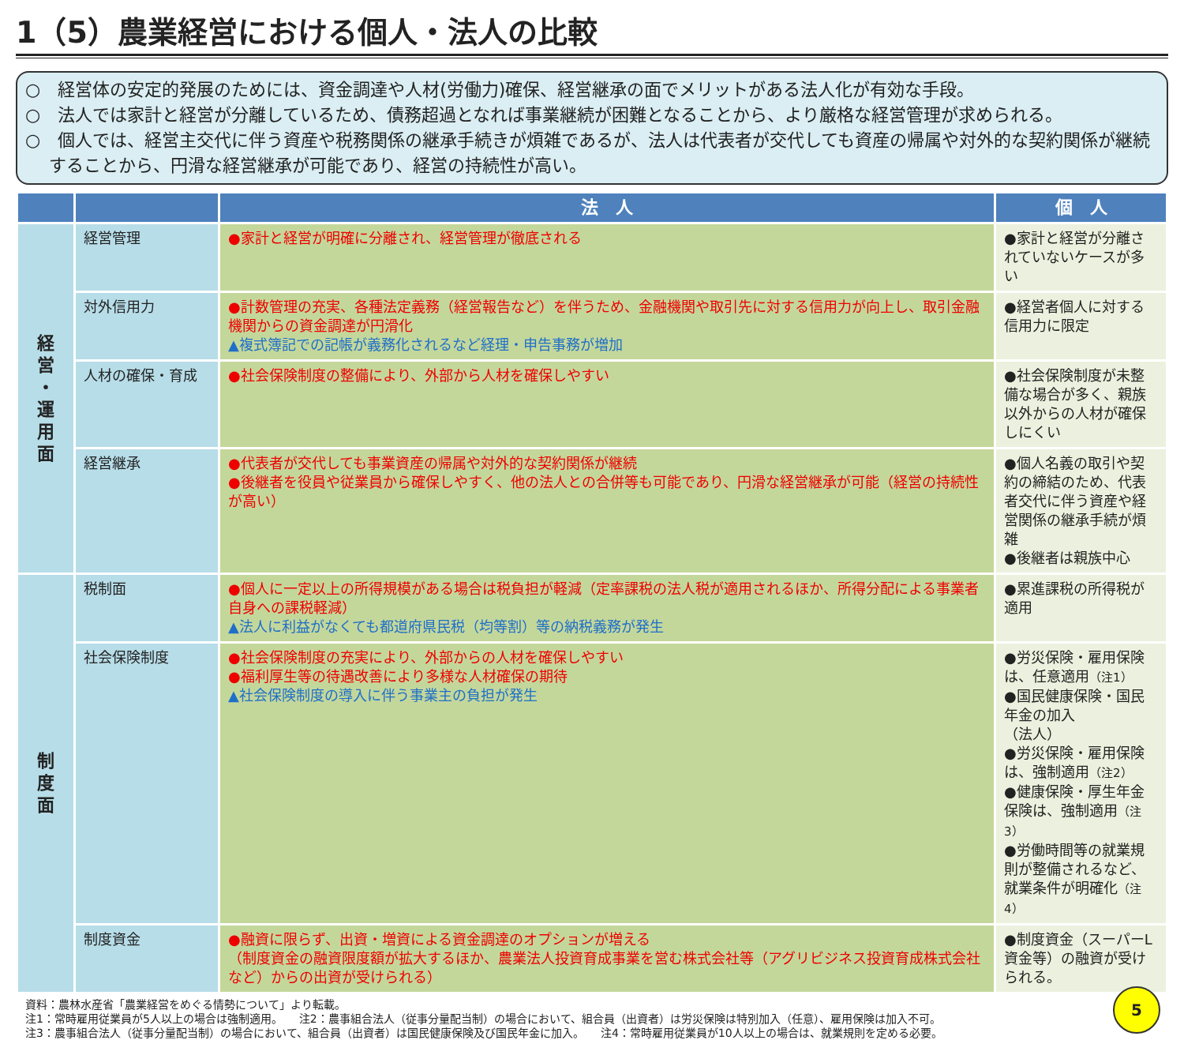1（5）農業経営における個人・法人の比較
○　経営体の安定的発展のためには、資金調達や人材(労働力)確保、経営継承の面でメリットがある法人化が有効な手段。
○　法人では家計と経営が分離しているため、債務超過となれば事業継続が困難となることから、より厳格な経営管理が求められる。
○　個人では、経営主交代に伴う資産や税務関係の継承手続きが煩雑であるが、法人は代表者が交代しても資産の帰属や対外的な契約関係が継続することから、円滑な経営継承が可能であり、経営の持続性が高い。
| | | 法 人 | 個 人 |
| --- | --- | --- | --- |
| 経 営 ・ 運 用 面 | 経営管理 | ●家計と経営が明確に分離され、経営管理が徹底される | ●家計と経営が分離されていないケースが多い |
| | 対外信用力 | ●計数管理の充実、各種法定義務（経営報告など）を伴うため、金融機関や取引先に対する信用力が向上し、取引金融機関からの資金調達が円滑化 ▲複式簿記での記帳が義務化されるなど経理・申告事務が増加 | ●経営者個人に対する信用力に限定 |
| | 人材の確保・育成 | ●社会保険制度の整備により、外部から人材を確保しやすい | ●社会保険制度が未整備な場合が多く、親族以外からの人材が確保しにくい |
| | 経営継承 | ●代表者が交代しても事業資産の帰属や対外的な契約関係が継続 ●後継者を役員や従業員から確保しやすく、他の法人との合併等も可能であり、円滑な経営継承が可能（経営の持続性が高い） | ●個人名義の取引や契約の締結のため、代表者交代に伴う資産や経営関係の継承手続が煩雑 ●後継者は親族中心 |
| 制 度 面 | 税制面 | ●個人に一定以上の所得規模がある場合は税負担が軽減（定率課税の法人税が適用されるほか、所得分配による事業者自身への課税軽減） ▲法人に利益がなくても都道府県民税（均等割）等の納税義務が発生 | ●累進課税の所得税が適用 |
| | 社会保険制度 | ●社会保険制度の充実により、外部からの人材を確保しやすい ●福利厚生等の待遇改善により多様な人材確保の期待 ▲社会保険制度の導入に伴う事業主の負担が発生 | ●労災保険・雇用保険は、任意適用 （注1） ●国民健康保険・国民年金の加入 （法人） ●労災保険・雇用保険は、強制適用 （注2） ●健康保険・厚生年金保険は、強制適用 （注3） ●労働時間等の就業規則が整備されるなど、就業条件が明確化 （注4） |
| | 制度資金 | ●融資に限らず、出資・増資による資金調達のオプションが増える （制度資金の融資限度額が拡大するほか、農業法人投資育成事業を営む株式会社等（アグリビジネス投資育成株式会社など）からの出資が受けられる） | ●制度資金（スーパーL資金等）の融資が受けられる。 |
資料：農林水産省「農業経営をめぐる情勢について」より転載。
注1：常時雇用従業員が5人以上の場合は強制適用。　　注2：農事組合法人（従事分量配当制）の場合において、組合員（出資者）は労災保険は特別加入（任意）、雇用保険は加入不可。
注3：農事組合法人（従事分量配当制）の場合において、組合員（出資者）は国民健康保険及び国民年金に加入。　　注4：常時雇用従業員が10人以上の場合は、就業規則を定める必要。
5